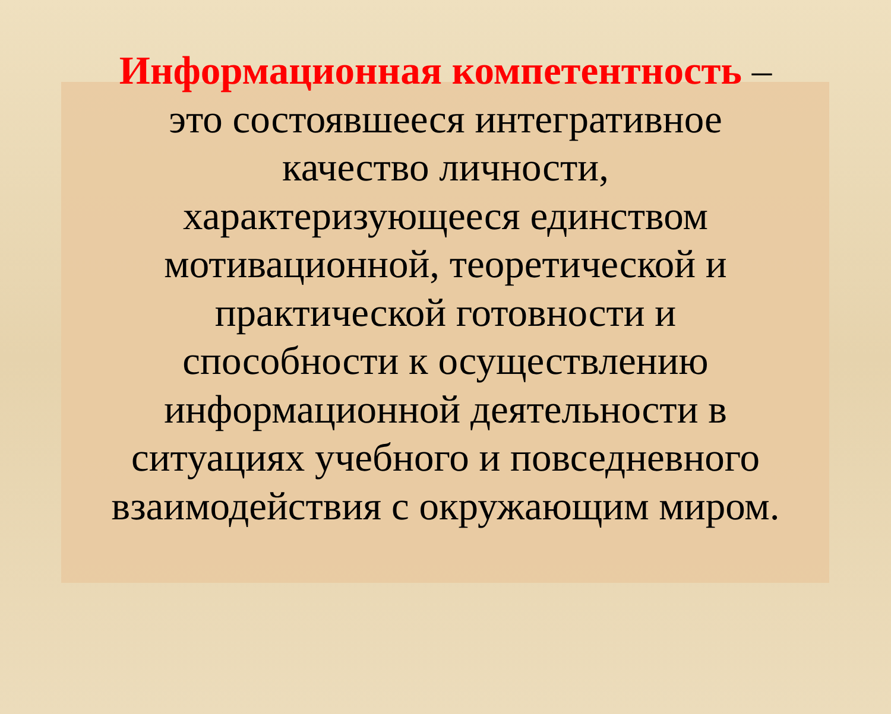Информационная компетентность –
это состоявшееся интегративное
качество личности,
характеризующееся единством
мотивационной, теоретической и
практической готовности и
способности к осуществлению
информационной деятельности в
ситуациях учебного и повседневного
взаимодействия с окружающим миром.